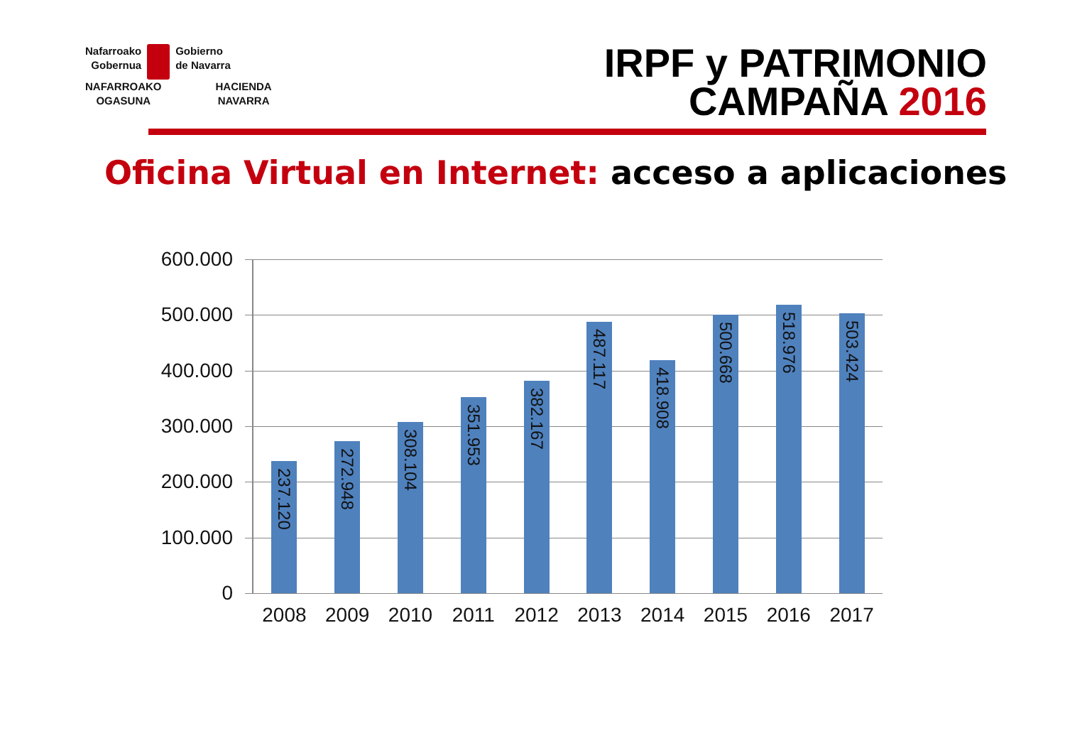Nafarroako
Gobernua
Gobierno
de Navarra
NAFARROAKO
OGASUNA
HACIENDA
NAVARRA
IRPF y PATRIMONIO
CAMPAÑA 2016
Oficina Virtual en Internet: acceso a aplicaciones
600.000
500.000
400.000
300.000
200.000
100.000
0
237.120
272.948
308.104
351.953
382.167
487.117
418.908
500.668
518.976
503.424
2008 2009 2010 2011 2012 2013 2014 2015 2016 2017